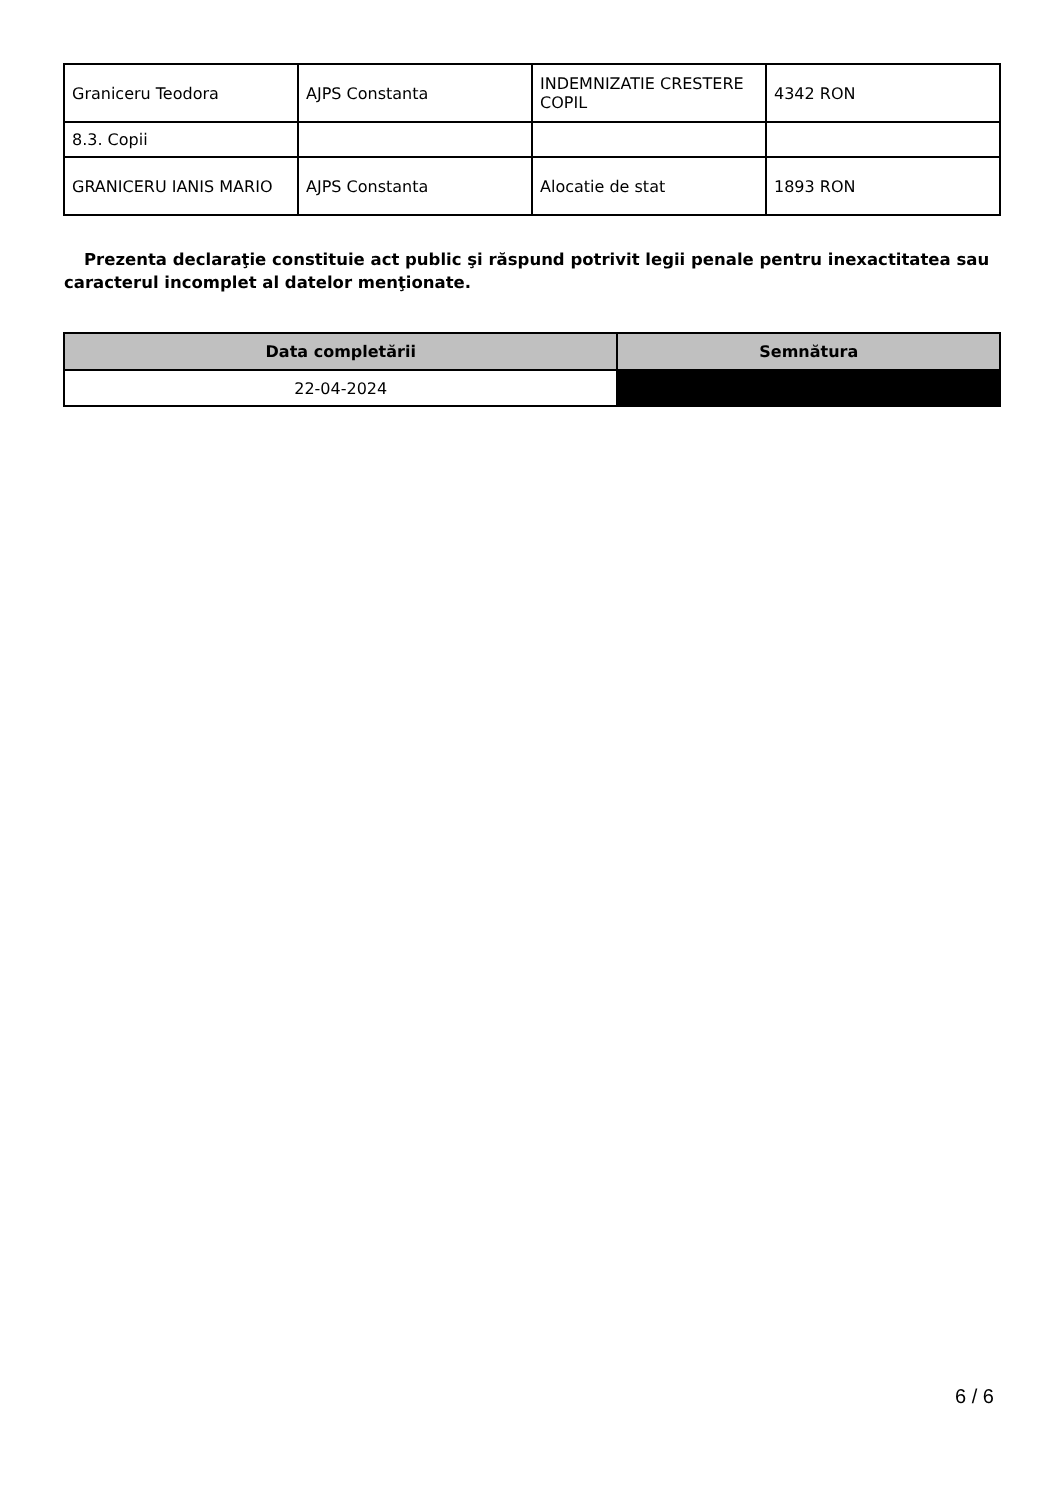| Graniceru Teodora | AJPS Constanta | INDEMNIZATIE CRESTERE COPIL | 4342 RON |
| 8.3. Copii | | | |
| GRANICERU IANIS MARIO | AJPS Constanta | Alocatie de stat | 1893 RON |
Prezenta declaraţie constituie act public şi răspund potrivit legii penale pentru inexactitatea sau caracterul incomplet al datelor menţionate.
| Data completării | Semnătura |
| --- | --- |
| 22-04-2024 | |
6 / 6